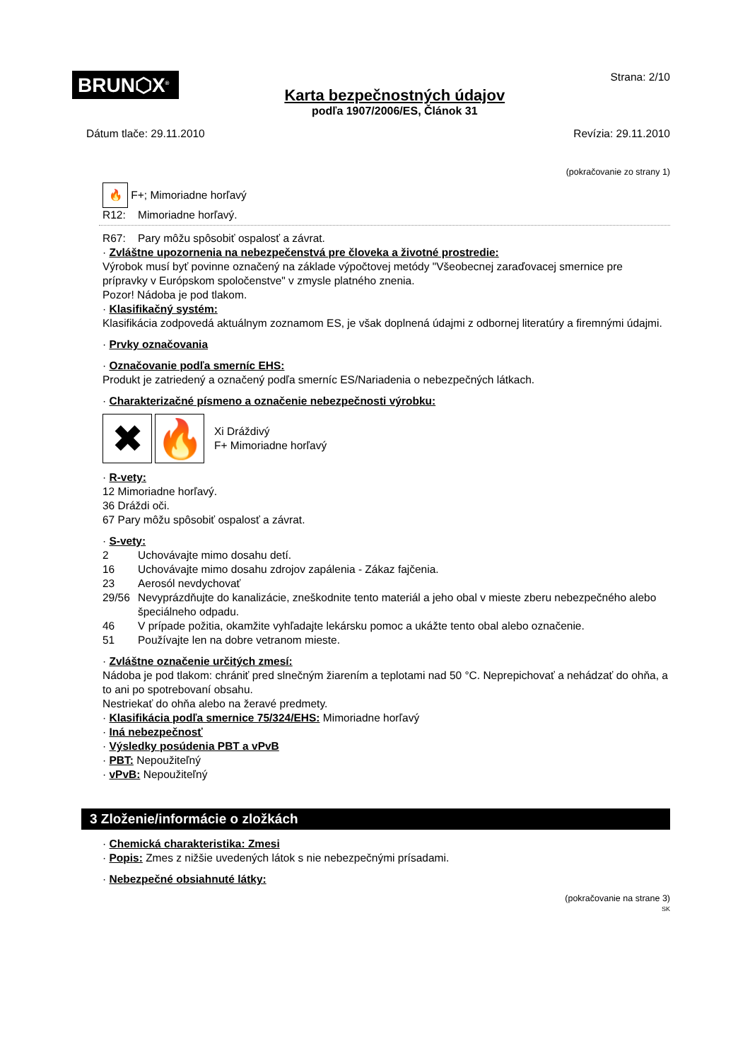BRUN⬡X<sup>®</sup>
Karta bezpečnostných údajov
podľa 1907/2006/ES, Článok 31
Strana: 2/10
Dátum tlače: 29.11.2010 Revízia: 29.11.2010
(pokračovanie zo strany 1)
🔥 F+; Mimoriadne horľavý
R12: Mimoriadne horľavý.
R67: Pary môžu spôsobiť ospalosť a závrat.
· Zvláštne upozornenia na nebezpečenstvá pre človeka a životné prostredie:
Výrobok musí byť povinne označený na základe výpočtovej metódy "Všeobecnej zaraďovacej smernice pre prípravky v Európskom spoločenstve" v zmysle platného znenia.
Pozor! Nádoba je pod tlakom.
· Klasifikačný systém:
Klasifikácia zodpovedá aktuálnym zoznamom ES, je však doplnená údajmi z odbornej literatúry a firemnými údajmi.
· Prvky označovania
· Označovanie podľa smerníc EHS:
Produkt je zatriedený a označený podľa smerníc ES/Nariadenia o nebezpečných látkach.
· Charakterizačné písmeno a označenie nebezpečnosti výrobku:
✖ 🔥
Xi Dráždivý
F+ Mimoriadne horľavý
· R-vety:
12 Mimoriadne horľavý.
36 Dráždi oči.
67 Pary môžu spôsobiť ospalosť a závrat.
· S-vety:
2 Uchovávajte mimo dosahu detí.
16 Uchovávajte mimo dosahu zdrojov zapálenia - Zákaz fajčenia.
23 Aerosól nevdychovať
29/56 Nevyprázdňujte do kanalizácie, zneškodnite tento materiál a jeho obal v mieste zberu nebezpečného alebo špeciálneho odpadu.
46 V prípade požitia, okamžite vyhľadajte lekársku pomoc a ukážte tento obal alebo označenie.
51 Používajte len na dobre vetranom mieste.
· Zvláštne označenie určitých zmesí:
Nádoba je pod tlakom: chrániť pred slnečným žiarením a teplotami nad 50 °C. Neprepichovať a nehádzať do ohňa, a to ani po spotrebovaní obsahu.
Nestriekať do ohňa alebo na žeravé predmety.
· Klasifikácia podľa smernice 75/324/EHS: Mimoriadne horľavý
· Iná nebezpečnosť
· Výsledky posúdenia PBT a vPvB
· PBT: Nepoužiteľný
· vPvB: Nepoužiteľný
3 Zloženie/informácie o zložkách
· Chemická charakteristika: Zmesi
· Popis: Zmes z nižšie uvedených látok s nie nebezpečnými prísadami.
· Nebezpečné obsiahnuté látky:
(pokračovanie na strane 3)
SK